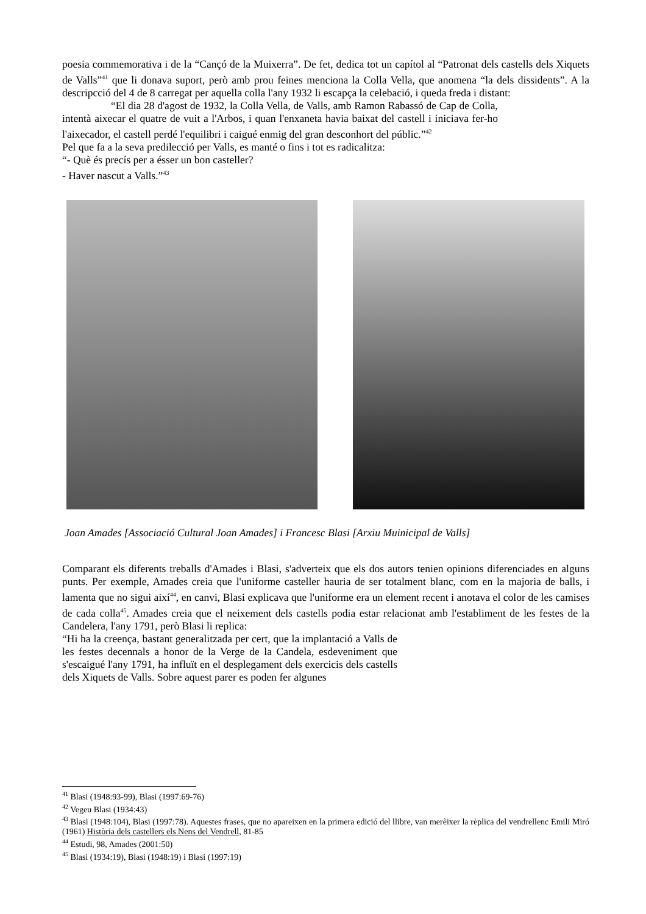poesia commemorativa i de la “Cançó de la Muixerra”. De fet, dedica tot un capítol al “Patronat dels castells dels Xiquets de Valls”<sup>41</sup> que li donava suport, però amb prou feines menciona la Colla Vella, que anomena “la dels dissidents”. A la descripcció del 4 de 8 carregat per aquella colla l'any 1932 li escapça la celebació, i queda freda i distant:
“El dia 28 d'agost de 1932, la Colla Vella, de Valls, amb Ramon Rabassó de Cap de Colla, intentà aixecar el quatre de vuit a l'Arbos, i quan l'enxaneta havia baixat del castell i iniciava fer-ho l'aixecador, el castell perdé l'equilibri i caigué enmig del gran desconhort del públic.”<sup>42</sup>
Pel que fa a la seva predilecció per Valls, es manté o fins i tot es radicalitza:
“- Què és precís per a ésser un bon casteller?
- Haver nascut a Valls.”<sup>43</sup>
Joan Amades [Associació Cultural Joan Amades] i Francesc Blasi [Arxiu Muinicipal de Valls]
Comparant els diferents treballs d'Amades i Blasi, s'adverteix que els dos autors tenien opinions diferenciades en alguns punts. Per exemple, Amades creia que l'uniforme casteller hauria de ser totalment blanc, com en la majoria de balls, i lamenta que no sigui així<sup>44</sup>, en canvi, Blasi explicava que l'uniforme era un element recent i anotava el color de les camises de cada colla<sup>45</sup>. Amades creia que el neixement dels castells podia estar relacionat amb l'establiment de les festes de la Candelera, l'any 1791, però Blasi li replica:
“Hi ha la creença, bastant generalitzada per cert, que la implantació a Valls de les festes decennals a honor de la Verge de la Candela, esdeveniment que s'escaigué l'any 1791, ha influït en el desplegament dels exercicis dels castells dels Xiquets de Valls. Sobre aquest parer es poden fer algunes
<sup>41</sup> Blasi (1948:93-99), Blasi (1997:69-76)
<sup>42</sup> Vegeu Blasi (1934:43)
<sup>43</sup> Blasi (1948:104), Blasi (1997:78). Aquestes frases, que no apareixen en la primera edició del llibre, van merèixer la rèplica del vendrellenc Emili Miró (1961) Història dels castellers els Nens del Vendrell, 81-85
<sup>44</sup> Estudi, 98, Amades (2001:50)
<sup>45</sup> Blasi (1934:19), Blasi (1948:19) i Blasi (1997:19)